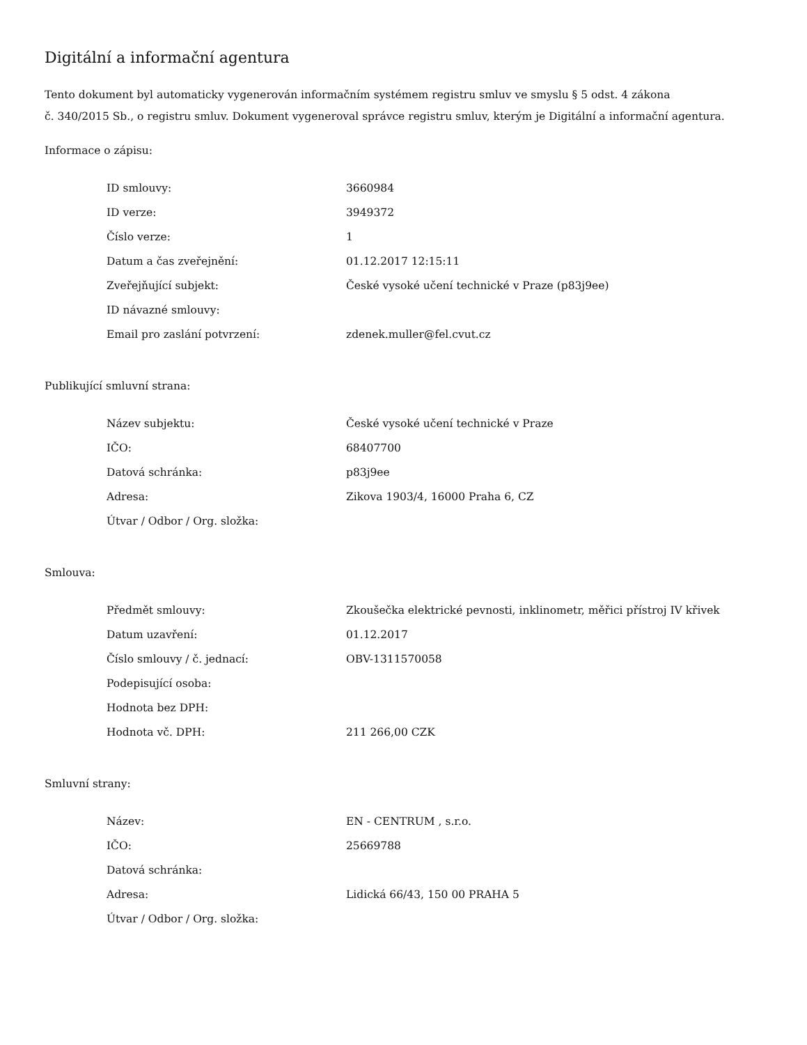Digitální a informační agentura
Tento dokument byl automaticky vygenerován informačním systémem registru smluv ve smyslu § 5 odst. 4 zákona
č. 340/2015 Sb., o registru smluv. Dokument vygeneroval správce registru smluv, kterým je Digitální a informační agentura.
Informace o zápisu:
| ID smlouvy: | 3660984 |
| ID verze: | 3949372 |
| Číslo verze: | 1 |
| Datum a čas zveřejnění: | 01.12.2017 12:15:11 |
| Zveřejňující subjekt: | České vysoké učení technické v Praze (p83j9ee) |
| ID návazné smlouvy: | |
| Email pro zaslání potvrzení: | zdenek.muller@fel.cvut.cz |
Publikující smluvní strana:
| Název subjektu: | České vysoké učení technické v Praze |
| IČO: | 68407700 |
| Datová schránka: | p83j9ee |
| Adresa: | Zikova 1903/4, 16000 Praha 6, CZ |
| Útvar / Odbor / Org. složka: | |
Smlouva:
| Předmět smlouvy: | Zkoušečka elektrické pevnosti, inklinometr, měřici přístroj IV křivek |
| Datum uzavření: | 01.12.2017 |
| Číslo smlouvy / č. jednací: | OBV-1311570058 |
| Podepisující osoba: | |
| Hodnota bez DPH: | |
| Hodnota vč. DPH: | 211 266,00 CZK |
Smluvní strany:
| Název: | EN - CENTRUM , s.r.o. |
| IČO: | 25669788 |
| Datová schránka: | |
| Adresa: | Lidická 66/43, 150 00 PRAHA 5 |
| Útvar / Odbor / Org. složka: | |